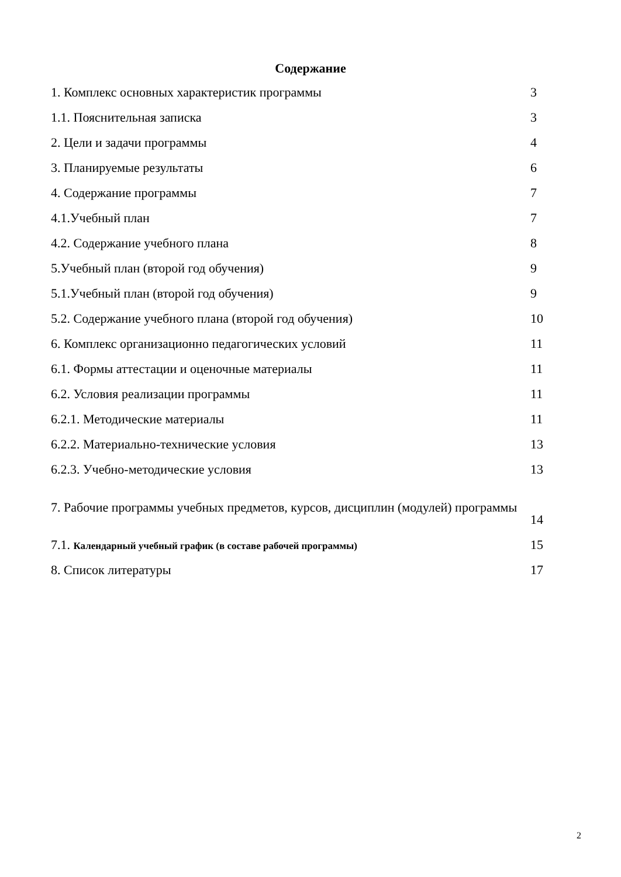Содержание
| 1. Комплекс основных характеристик программы | 3 |
| 1.1. Пояснительная записка | 3 |
| 2. Цели и задачи программы | 4 |
| 3. Планируемые результаты | 6 |
| 4. Содержание программы | 7 |
| 4.1.Учебный план | 7 |
| 4.2. Содержание учебного плана | 8 |
| 5.Учебный план (второй год обучения) | 9 |
| 5.1.Учебный план (второй год обучения) | 9 |
| 5.2. Содержание учебного плана (второй год обучения) | 10 |
| 6. Комплекс организационно педагогических условий | 11 |
| 6.1. Формы аттестации и оценочные материалы | 11 |
| 6.2. Условия реализации программы | 11 |
| 6.2.1. Методические материалы | 11 |
| 6.2.2. Материально-технические условия | 13 |
| 6.2.3. Учебно-методические условия | 13 |
| 7. Рабочие программы учебных предметов, курсов, дисциплин (модулей) программы | 14 |
| 7.1. Календарный учебный график (в составе рабочей программы) | 15 |
| 8. Список литературы | 17 |
2